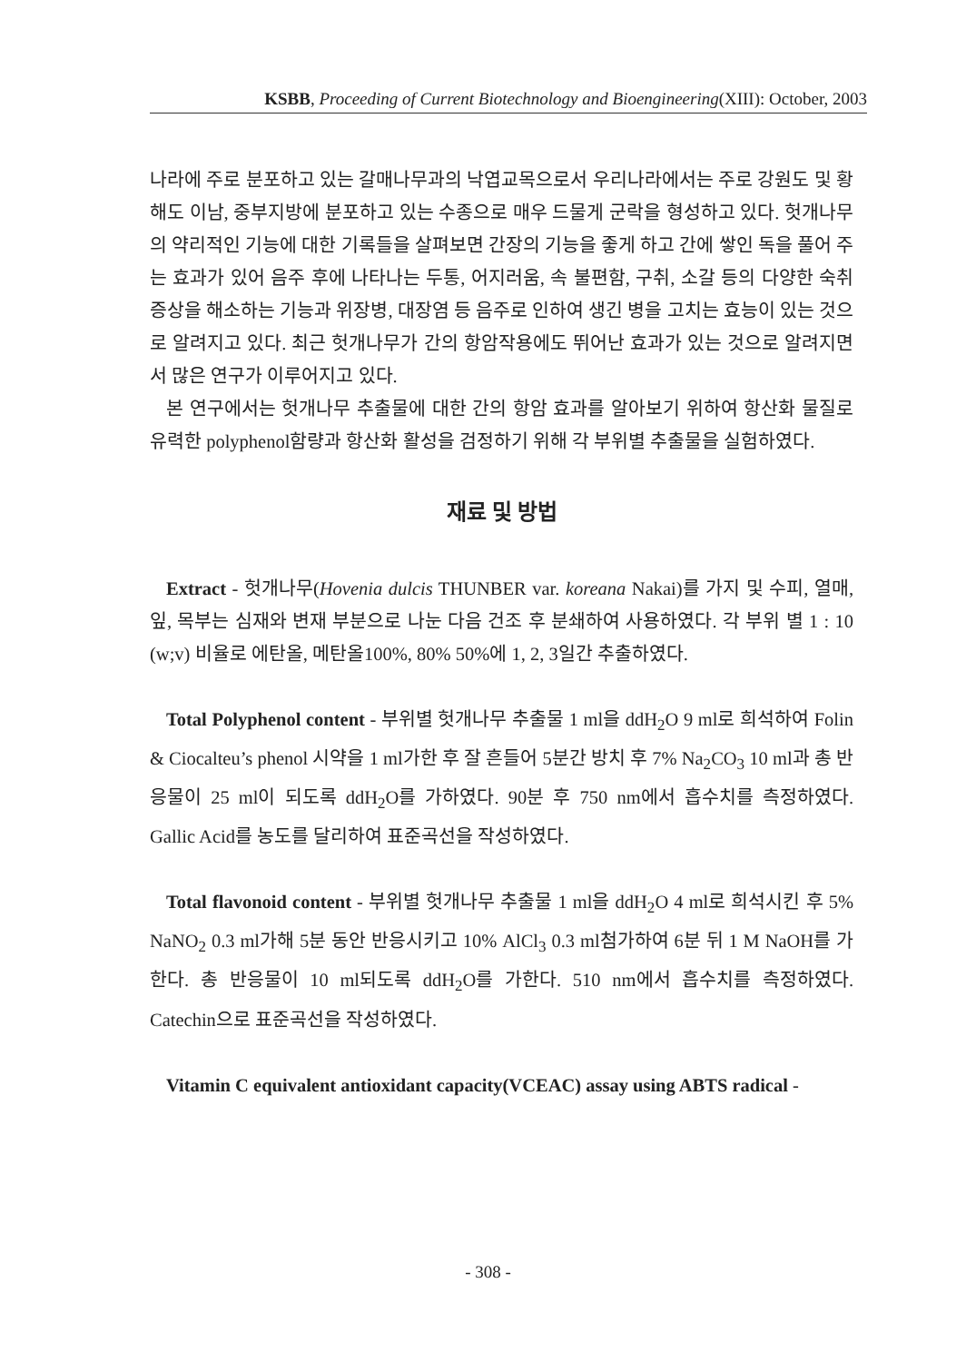KSBB, Proceeding of Current Biotechnology and Bioengineering(XIII): October, 2003
나라에 주로 분포하고 있는 갈매나무과의 낙엽교목으로서 우리나라에서는 주로 강원도 및 황해도 이남, 중부지방에 분포하고 있는 수종으로 매우 드물게 군락을 형성하고 있다. 헛개나무의 약리적인 기능에 대한 기록들을 살펴보면 간장의 기능을 좋게 하고 간에 쌓인 독을 풀어 주는 효과가 있어 음주 후에 나타나는 두통, 어지러움, 속 불편함, 구취, 소갈 등의 다양한 숙취증상을 해소하는 기능과 위장병, 대장염 등 음주로 인하여 생긴 병을 고치는 효능이 있는 것으로 알려지고 있다. 최근 헛개나무가 간의 항암작용에도 뛰어난 효과가 있는 것으로 알려지면서 많은 연구가 이루어지고 있다.
본 연구에서는 헛개나무 추출물에 대한 간의 항암 효과를 알아보기 위하여 항산화 물질로 유력한 polyphenol함량과 항산화 활성을 검정하기 위해 각 부위별 추출물을 실험하였다.
재료 및 방법
Extract - 헛개나무(Hovenia dulcis THUNBER var. koreana Nakai)를 가지 및 수피, 열매, 잎, 목부는 심재와 변재 부분으로 나눈 다음 건조 후 분쇄하여 사용하였다. 각 부위 별 1 : 10 (w;v) 비율로 에탄올, 메탄올100%, 80% 50%에 1, 2, 3일간 추출하였다.
Total Polyphenol content - 부위별 헛개나무 추출물 1 ml을 ddH<sub>2</sub>O 9 ml로 희석하여 Folin & Ciocalteu’s phenol 시약을 1 ml가한 후 잘 흔들어 5분간 방치 후 7% Na<sub>2</sub>CO<sub>3</sub> 10 ml과 총 반응물이 25 ml이 되도록 ddH<sub>2</sub>O를 가하였다. 90분 후 750 nm에서 흡수치를 측정하였다. Gallic Acid를 농도를 달리하여 표준곡선을 작성하였다.
Total flavonoid content - 부위별 헛개나무 추출물 1 ml을 ddH<sub>2</sub>O 4 ml로 희석시킨 후 5% NaNO<sub>2</sub> 0.3 ml가해 5분 동안 반응시키고 10% AlCl<sub>3</sub> 0.3 ml첨가하여 6분 뒤 1 M NaOH를 가한다. 총 반응물이 10 ml되도록 ddH<sub>2</sub>O를 가한다. 510 nm에서 흡수치를 측정하였다. Catechin으로 표준곡선을 작성하였다.
Vitamin C equivalent antioxidant capacity(VCEAC) assay using ABTS radical -
- 308 -